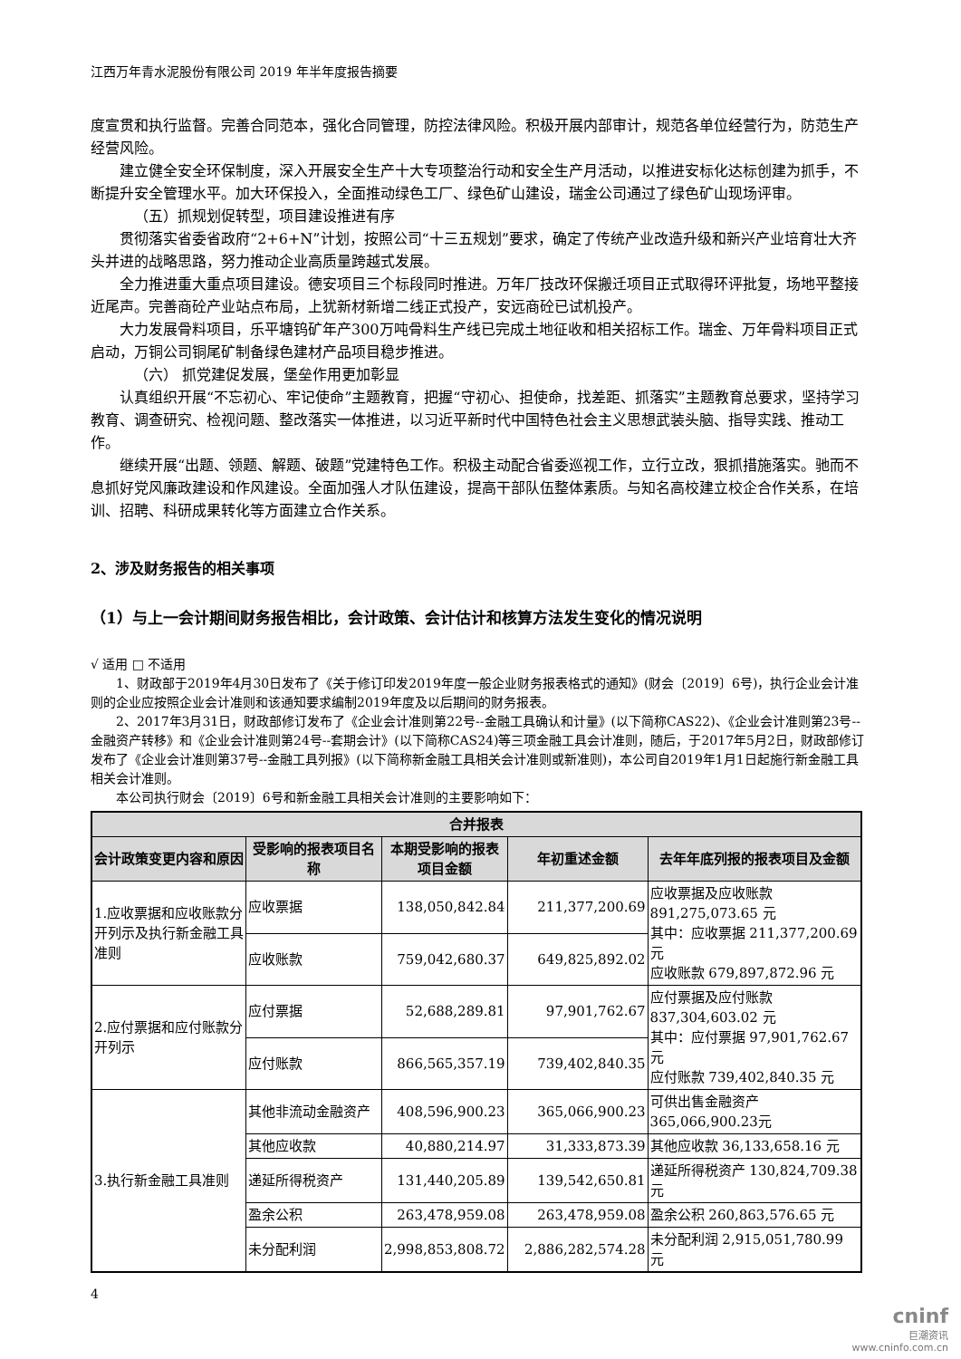江西万年青水泥股份有限公司 2019 年半年度报告摘要
度宣贯和执行监督。完善合同范本，强化合同管理，防控法律风险。积极开展内部审计，规范各单位经营行为，防范生产经营风险。
建立健全安全环保制度，深入开展安全生产十大专项整治行动和安全生产月活动，以推进安标化达标创建为抓手，不断提升安全管理水平。加大环保投入，全面推动绿色工厂、绿色矿山建设，瑞金公司通过了绿色矿山现场评审。
（五）抓规划促转型，项目建设推进有序
贯彻落实省委省政府“2+6+N”计划，按照公司“十三五规划”要求，确定了传统产业改造升级和新兴产业培育壮大齐头并进的战略思路，努力推动企业高质量跨越式发展。
全力推进重大重点项目建设。德安项目三个标段同时推进。万年厂技改环保搬迁项目正式取得环评批复，场地平整接近尾声。完善商砼产业站点布局，上犹新材新增二线正式投产，安远商砼已试机投产。
大力发展骨料项目，乐平塘钨矿年产300万吨骨料生产线已完成土地征收和相关招标工作。瑞金、万年骨料项目正式启动，万铜公司铜尾矿制备绿色建材产品项目稳步推进。
（六） 抓党建促发展，堡垒作用更加彰显
认真组织开展“不忘初心、牢记使命”主题教育，把握“守初心、担使命，找差距、抓落实”主题教育总要求，坚持学习教育、调查研究、检视问题、整改落实一体推进，以习近平新时代中国特色社会主义思想武装头脑、指导实践、推动工作。
继续开展“出题、领题、解题、破题”党建特色工作。积极主动配合省委巡视工作，立行立改，狠抓措施落实。驰而不息抓好党风廉政建设和作风建设。全面加强人才队伍建设，提高干部队伍整体素质。与知名高校建立校企合作关系，在培训、招聘、科研成果转化等方面建立合作关系。
2、涉及财务报告的相关事项
（1）与上一会计期间财务报告相比，会计政策、会计估计和核算方法发生变化的情况说明
√ 适用 □ 不适用
1、财政部于2019年4月30日发布了《关于修订印发2019年度一般企业财务报表格式的通知》(财会〔2019〕6号)，执行企业会计准则的企业应按照企业会计准则和该通知要求编制2019年度及以后期间的财务报表。
2、2017年3月31日，财政部修订发布了《企业会计准则第22号--金融工具确认和计量》(以下简称CAS22)、《企业会计准则第23号--金融资产转移》和《企业会计准则第24号--套期会计》(以下简称CAS24)等三项金融工具会计准则，随后，于2017年5月2日，财政部修订发布了《企业会计准则第37号--金融工具列报》(以下简称新金融工具相关会计准则或新准则)，本公司自2019年1月1日起施行新金融工具相关会计准则。
本公司执行财会〔2019〕6号和新金融工具相关会计准则的主要影响如下：
| 合并报表 | | | | |
| --- | --- | --- | --- | --- |
| 会计政策变更内容和原因 | 受影响的报表项目名称 | 本期受影响的报表项目金额 | 年初重述金额 | 去年年底列报的报表项目及金额 |
| 1.应收票据和应收账款分开列示及执行新金融工具准则 | 应收票据 | 138,050,842.84 | 211,377,200.69 | 应收票据及应收账款 891,275,073.65 元 其中：应收票据 211,377,200.69 元 应收账款 679,897,872.96 元 |
| | 应收账款 | 759,042,680.37 | 649,825,892.02 | |
| 2.应付票据和应付账款分开列示 | 应付票据 | 52,688,289.81 | 97,901,762.67 | 应付票据及应付账款 837,304,603.02 元 其中：应付票据 97,901,762.67 元 应付账款 739,402,840.35 元 |
| | 应付账款 | 866,565,357.19 | 739,402,840.35 | |
| 3.执行新金融工具准则 | 其他非流动金融资产 | 408,596,900.23 | 365,066,900.23 | 可供出售金融资产 365,066,900.23元 |
| | 其他应收款 | 40,880,214.97 | 31,333,873.39 | 其他应收款 36,133,658.16 元 |
| | 递延所得税资产 | 131,440,205.89 | 139,542,650.81 | 递延所得税资产 130,824,709.38 元 |
| | 盈余公积 | 263,478,959.08 | 263,478,959.08 | 盈余公积 260,863,576.65 元 |
| | 未分配利润 | 2,998,853,808.72 | 2,886,282,574.28 | 未分配利润 2,915,051,780.99 元 |
4
cninf
巨潮资讯
www.cninfo.com.cn